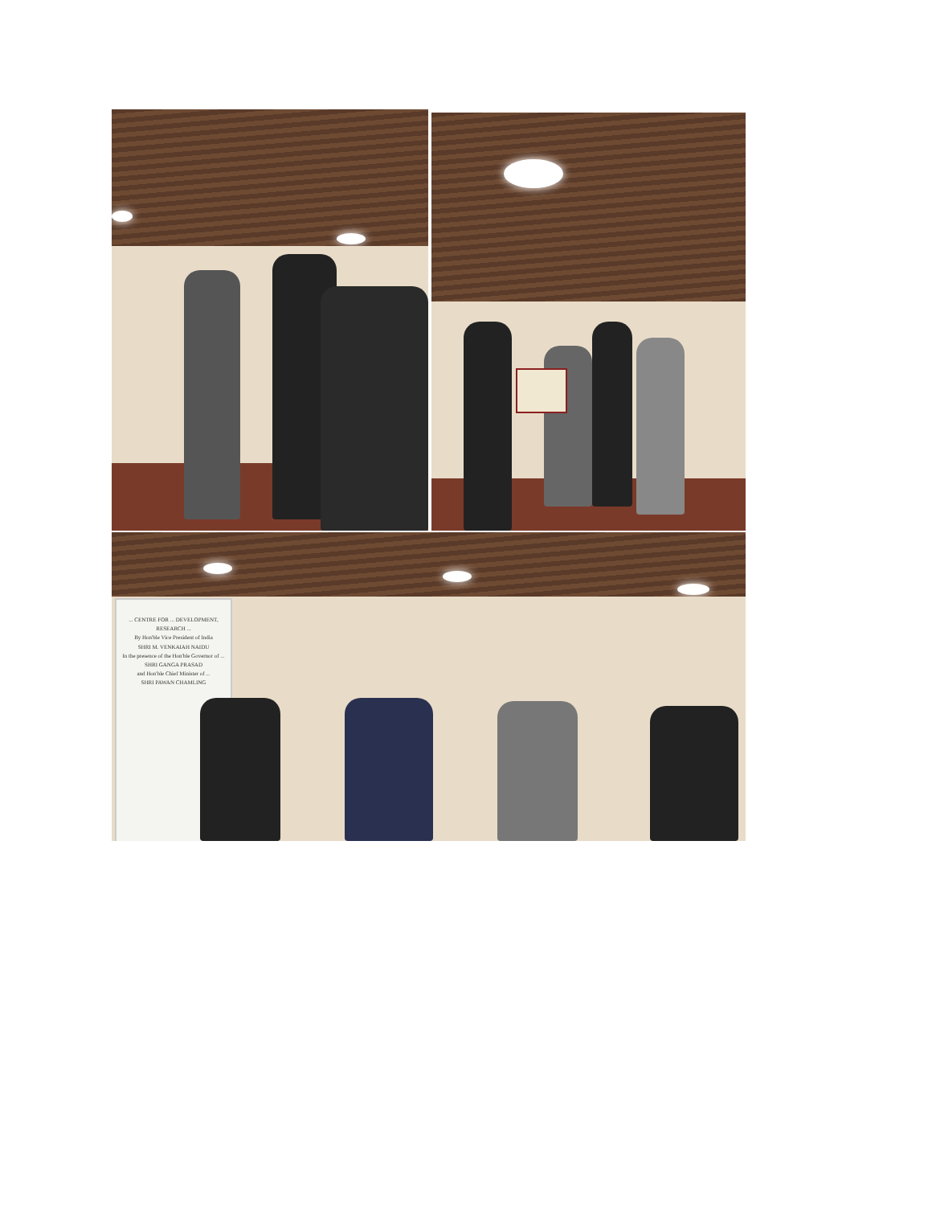... CENTRE FOR ... DEVELOPMENT, RESEARCH ...
By Hon'ble Vice President of India
SHRI M. VENKAIAH NAIDU
In the presence of the Hon'ble Governor of ...
SHRI GANGA PRASAD
and Hon'ble Chief Minister of ...
SHRI PAWAN CHAMLING